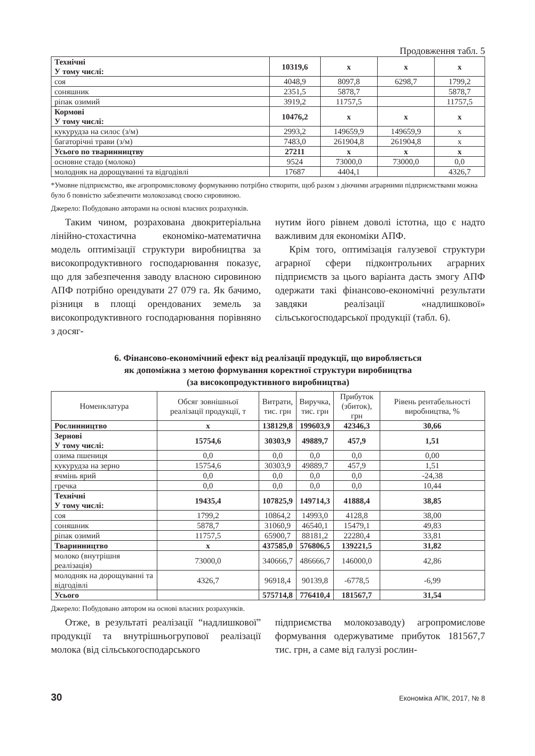Продовження табл. 5
| Технічні У тому числі: | 10319,6 | х | х | х |
| соя | 4048,9 | 8097,8 | 6298,7 | 1799,2 |
| соняшник | 2351,5 | 5878,7 | | 5878,7 |
| ріпак озимий | 3919,2 | 11757,5 | | 11757,5 |
| Кормові У тому числі: | 10476,2 | х | х | х |
| кукурудза на силос (з/м) | 2993,2 | 149659,9 | 149659,9 | х |
| багаторічні трави (з/м) | 7483,0 | 261904,8 | 261904,8 | х |
| Усього по тваринництву | 27211 | х | х | х |
| основне стадо (молоко) | 9524 | 73000,0 | 73000,0 | 0,0 |
| молодняк на дорощуванні та відгодівлі | 17687 | 4404,1 | | 4326,7 |
*Умовне підприємство, яке агропромисловому формуванню потрібно створити, щоб разом з діючими аграрними підприємствами можна було б повністю забезпечити молокозавод своєю сировиною.
Джерело: Побудовано авторами на основі власних розрахунків.
Таким чином, розрахована двокритеріальна лінійно-стохастична економіко-математична модель оптимізації структури виробництва за високопродуктивного господарювання показує, що для забезпечення заводу власною сировиною АПФ потрібно орендувати 27 079 га. Як бачимо, різниця в площі орендованих земель за високопродуктивного господарювання порівняно з досяг-
нутим його рівнем доволі істотна, що є надто важливим для економіки АПФ.
Крім того, оптимізація галузевої структури аграрної сфери підконтрольних аграрних підприємств за цього варіанта дасть змогу АПФ одержати такі фінансово-економічні результати завдяки реалізації «надлишкової» сільськогосподарської продукції (табл. 6).
6. Фінансово-економічний ефект від реалізації продукції, що виробляється
як допоміжна з метою формування коректної структури виробництва
(за високопродуктивного виробництва)
| Номенклатура | Обсяг зовнішньої реалізації продукції, т | Витрати, тис. грн | Виручка, тис. грн | Прибуток (збиток), грн | Рівень рентабельності виробництва, % |
| --- | --- | --- | --- | --- | --- |
| Рослинництво | х | 138129,8 | 199603,9 | 42346,3 | 30,66 |
| Зернові У тому числі: | 15754,6 | 30303,9 | 49889,7 | 457,9 | 1,51 |
| озима пшениця | 0,0 | 0,0 | 0,0 | 0,0 | 0,00 |
| кукурудза на зерно | 15754,6 | 30303,9 | 49889,7 | 457,9 | 1,51 |
| ячмінь ярий | 0,0 | 0,0 | 0,0 | 0,0 | -24,38 |
| гречка | 0,0 | 0,0 | 0,0 | 0,0 | 10,44 |
| Технічні У тому числі: | 19435,4 | 107825,9 | 149714,3 | 41888,4 | 38,85 |
| соя | 1799,2 | 10864,2 | 14993,0 | 4128,8 | 38,00 |
| соняшник | 5878,7 | 31060,9 | 46540,1 | 15479,1 | 49,83 |
| ріпак озимий | 11757,5 | 65900,7 | 88181,2 | 22280,4 | 33,81 |
| Тваринництво | х | 437585,0 | 576806,5 | 139221,5 | 31,82 |
| молоко (внутрішня реалізація) | 73000,0 | 340666,7 | 486666,7 | 146000,0 | 42,86 |
| молодняк на дорощуванні та відгодівлі | 4326,7 | 96918,4 | 90139,8 | -6778,5 | -6,99 |
| Усього | | 575714,8 | 776410,4 | 181567,7 | 31,54 |
Джерело: Побудовано автором на основі власних розрахунків.
Отже, в результаті реалізації “надлишкової” продукції та внутрішньогрупової реалізації молока (від сільськогосподарського
підприємства молокозаводу) агропромислове формування одержуватиме прибуток 181567,7 тис. грн, а саме від галузі рослин-
30 Економіка АПК, 2017, № 8